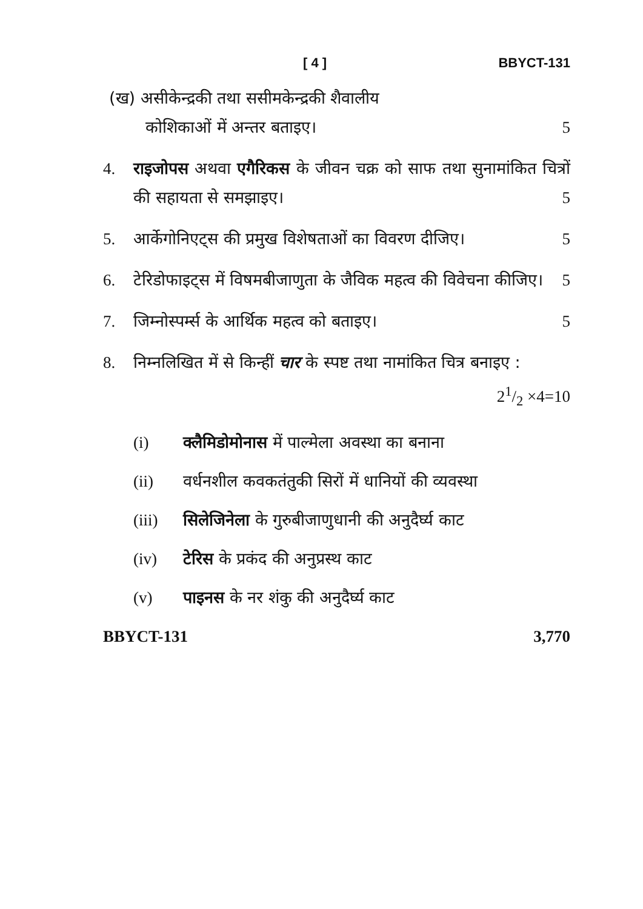[ 4 ] BBYCT-131
(ख) असीकेन्द्रकी तथा ससीमकेन्द्रकी शैवालीय
कोशिकाओं में अन्तर बताइए। 5
4. राइजोपस अथवा एगैरिकस के जीवन चक्र को साफ तथा सुनामांकित चित्रों की सहायता से समझाइए। 5
5. आर्केगोनिएट्स की प्रमुख विशेषताओं का विवरण दीजिए। 5
6. टेरिडोफाइट्स में विषमबीजाणुता के जैविक महत्व की विवेचना कीजिए। 5
7. जिम्नोस्पर्म्स के आर्थिक महत्व को बताइए। 5
8. निम्नलिखित में से किन्हीं चार के स्पष्ट तथा नामांकित चित्र बनाइए : 21/2 ×4=10
(i) क्लैमिडोमोनास में पाल्मेला अवस्था का बनाना
(ii) वर्धनशील कवकतंतुकी सिरों में धानियों की व्यवस्था
(iii) सिलेजिनेला के गुरुबीजाणुधानी की अनुदैर्घ्य काट
(iv) टेरिस के प्रकंद की अनुप्रस्थ काट
(v) पाइनस के नर शंकु की अनुदैर्घ्य काट
BBYCT-131 3,770